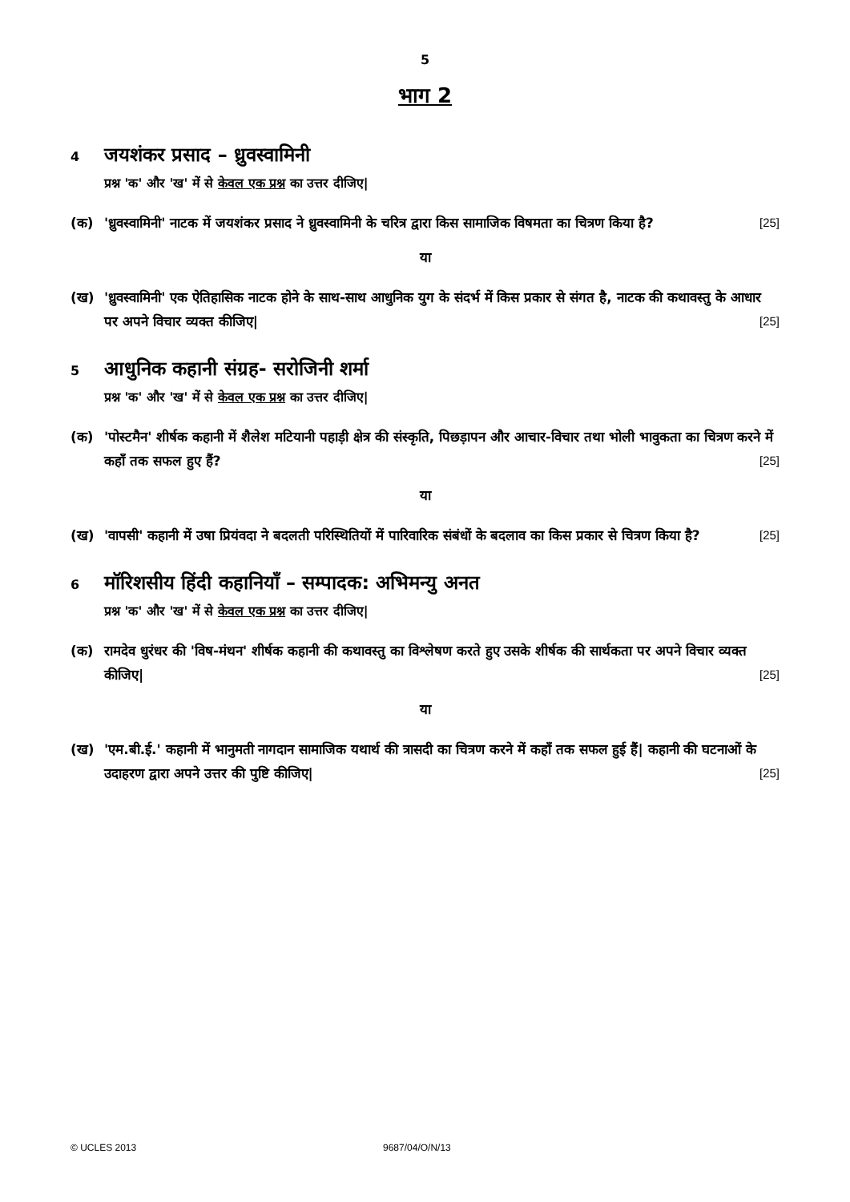5
भाग 2
4 जयशंकर प्रसाद – ध्रुवस्वामिनी
प्रश्न 'क' और 'ख' में से केवल एक प्रश्न का उत्तर दीजिए|
(क) 'ध्रुवस्वामिनी' नाटक में जयशंकर प्रसाद ने ध्रुवस्वामिनी के चरित्र द्वारा किस सामाजिक विषमता का चित्रण किया है? [25]
या
(ख) 'ध्रुवस्वामिनी' एक ऐतिहासिक नाटक होने के साथ-साथ आधुनिक युग के संदर्भ में किस प्रकार से संगत है, नाटक की कथावस्तु के आधार पर अपने विचार व्यक्त कीजिए| [25]
5 आधुनिक कहानी संग्रह- सरोजिनी शर्मा
प्रश्न 'क' और 'ख' में से केवल एक प्रश्न का उत्तर दीजिए|
(क) 'पोस्टमैन' शीर्षक कहानी में शैलेश मटियानी पहाड़ी क्षेत्र की संस्कृति, पिछड़ापन और आचार-विचार तथा भोली भावुकता का चित्रण करने में कहाँ तक सफल हुए हैं? [25]
या
(ख) 'वापसी' कहानी में उषा प्रियंवदा ने बदलती परिस्थितियों में पारिवारिक संबंधों के बदलाव का किस प्रकार से चित्रण किया है? [25]
6 मॉरिशसीय हिंदी कहानियाँ – सम्पादक: अभिमन्यु अनत
प्रश्न 'क' और 'ख' में से केवल एक प्रश्न का उत्तर दीजिए|
(क) रामदेव धुरंधर की 'विष-मंथन' शीर्षक कहानी की कथावस्तु का विश्लेषण करते हुए उसके शीर्षक की सार्थकता पर अपने विचार व्यक्त कीजिए| [25]
या
(ख) 'एम.बी.ई.' कहानी में भानुमती नागदान सामाजिक यथार्थ की त्रासदी का चित्रण करने में कहाँ तक सफल हुई हैं| कहानी की घटनाओं के उदाहरण द्वारा अपने उत्तर की पुष्टि कीजिए| [25]
© UCLES 2013 9687/04/O/N/13